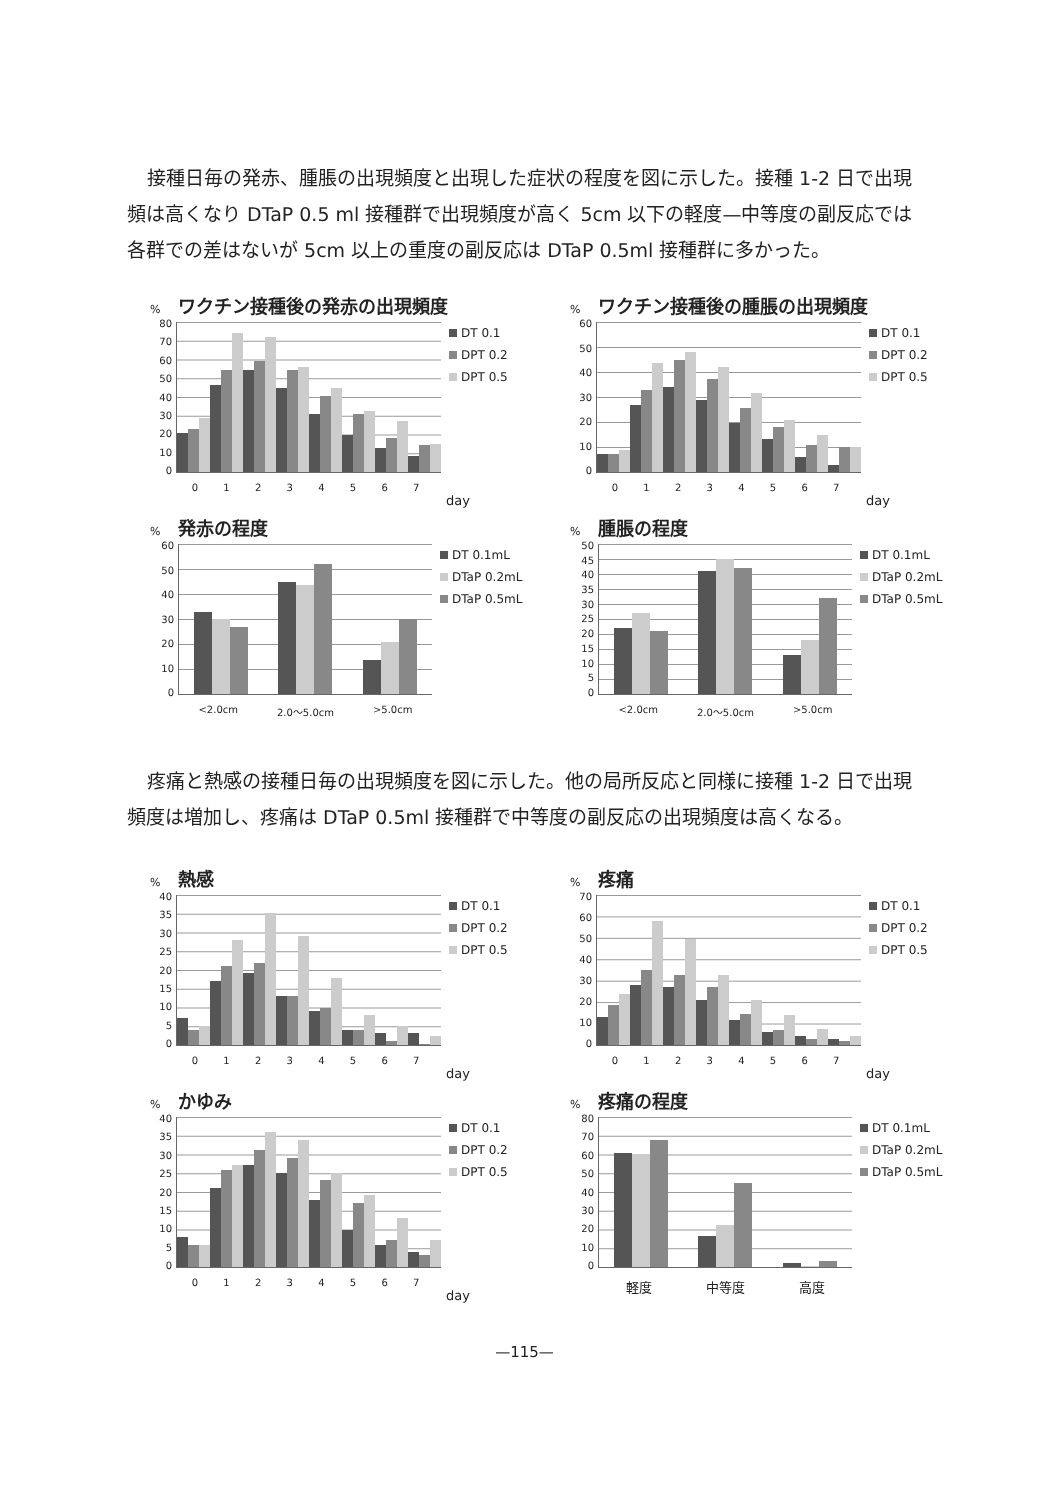接種日毎の発赤、腫脹の出現頻度と出現した症状の程度を図に示した。接種 1-2 日で出現頻は高くなり DTaP 0.5 ml 接種群で出現頻度が高く 5cm 以下の軽度—中等度の副反応では各群での差はないが 5cm 以上の重度の副反応は DTaP 0.5ml 接種群に多かった。
% ワクチン接種後の発赤の出現頻度
0
10
20
30
40
50
60
70
80
DT 0.1
DPT 0.2
DPT 0.5
0 1 2 3 4 5 6 7
day
% ワクチン接種後の腫脹の出現頻度
0
10
20
30
40
50
60
DT 0.1
DPT 0.2
DPT 0.5
0 1 2 3 4 5 6 7
day
% 発赤の程度
0
10
20
30
40
50
60
DT 0.1mL
DTaP 0.2mL
DTaP 0.5mL
<2.0cm 2.0～5.0cm >5.0cm
% 腫脹の程度
0
5
10
15
20
25
30
35
40
45
50
DT 0.1mL
DTaP 0.2mL
DTaP 0.5mL
<2.0cm 2.0～5.0cm >5.0cm
疼痛と熱感の接種日毎の出現頻度を図に示した。他の局所反応と同様に接種 1-2 日で出現頻度は増加し、疼痛は DTaP 0.5ml 接種群で中等度の副反応の出現頻度は高くなる。
% 熱感
0
5
10
15
20
25
30
35
40
DT 0.1
DPT 0.2
DPT 0.5
0 1 2 3 4 5 6 7
day
% 疼痛
0
10
20
30
40
50
60
70
DT 0.1
DPT 0.2
DPT 0.5
0 1 2 3 4 5 6 7
day
% かゆみ
0
5
10
15
20
25
30
35
40
DT 0.1
DPT 0.2
DPT 0.5
0 1 2 3 4 5 6 7
day
% 疼痛の程度
0
10
20
30
40
50
60
70
80
DT 0.1mL
DTaP 0.2mL
DTaP 0.5mL
軽度 中等度 高度
—115—